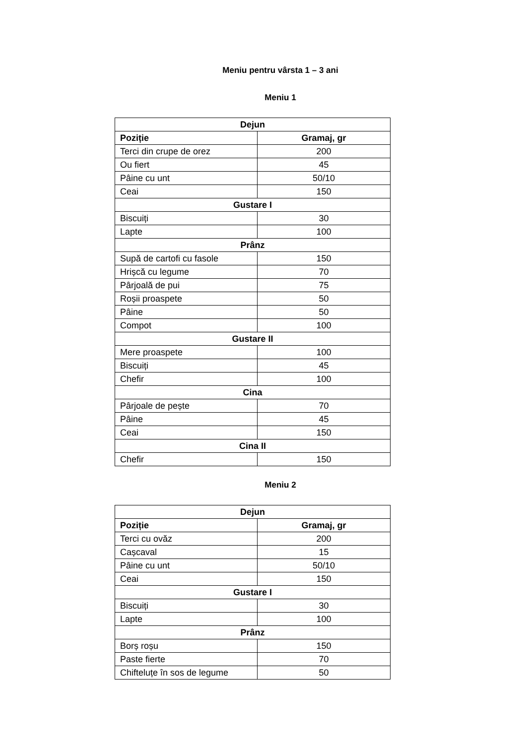Meniu pentru vârsta 1 – 3 ani
Meniu 1
| Dejun | |
| --- | --- |
| Poziție | Gramaj, gr |
| Terci din crupe de orez | 200 |
| Ou fiert | 45 |
| Pâine cu unt | 50/10 |
| Ceai | 150 |
| Gustare I | |
| Biscuiți | 30 |
| Lapte | 100 |
| Prânz | |
| Supă de cartofi cu fasole | 150 |
| Hrișcă cu legume | 70 |
| Pârjoală de pui | 75 |
| Roșii proaspete | 50 |
| Pâine | 50 |
| Compot | 100 |
| Gustare II | |
| Mere proaspete | 100 |
| Biscuiți | 45 |
| Chefir | 100 |
| Cina | |
| Pârjoale de pește | 70 |
| Pâine | 45 |
| Ceai | 150 |
| Cina II | |
| Chefir | 150 |
Meniu 2
| Dejun | |
| --- | --- |
| Poziție | Gramaj, gr |
| Terci cu ovăz | 200 |
| Cașcaval | 15 |
| Pâine cu unt | 50/10 |
| Ceai | 150 |
| Gustare I | |
| Biscuiți | 30 |
| Lapte | 100 |
| Prânz | |
| Borș roșu | 150 |
| Paste fierte | 70 |
| Chifteluțe în sos de legume | 50 |